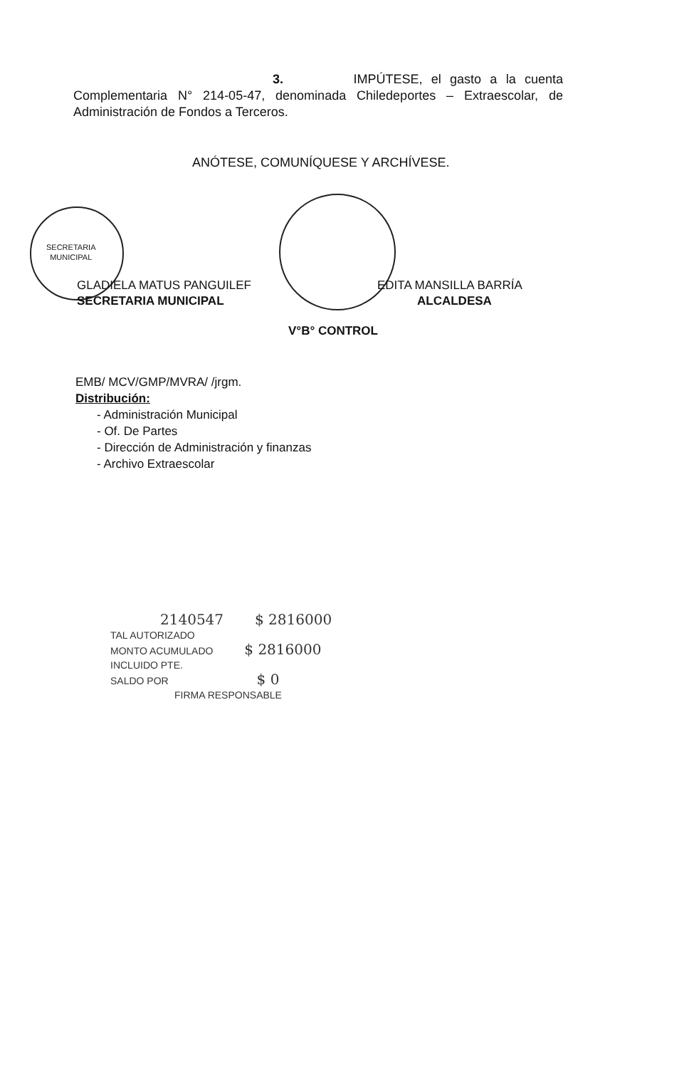3. IMPÚTESE, el gasto a la cuenta Complementaria N° 214-05-47, denominada Chiledeportes – Extraescolar, de Administración de Fondos a Terceros.
ANÓTESE, COMUNÍQUESE Y ARCHÍVESE.
SECRETARIA
MUNICIPAL
GLADIELA MATUS PANGUILEF
SECRETARIA MUNICIPAL
EDITA MANSILLA BARRÍA
ALCALDESA
V°B° CONTROL
EMB/ MCV/GMP/MVRA/ /jrgm.
Distribución:
- Administración Municipal
- Of. De Partes
- Dirección de Administración y finanzas
- Archivo Extraescolar
2140547 $ 2816000
TAL AUTORIZADO
MONTO ACUMULADO $ 2816000
INCLUIDO PTE.
SALDO POR $ 0
FIRMA RESPONSABLE